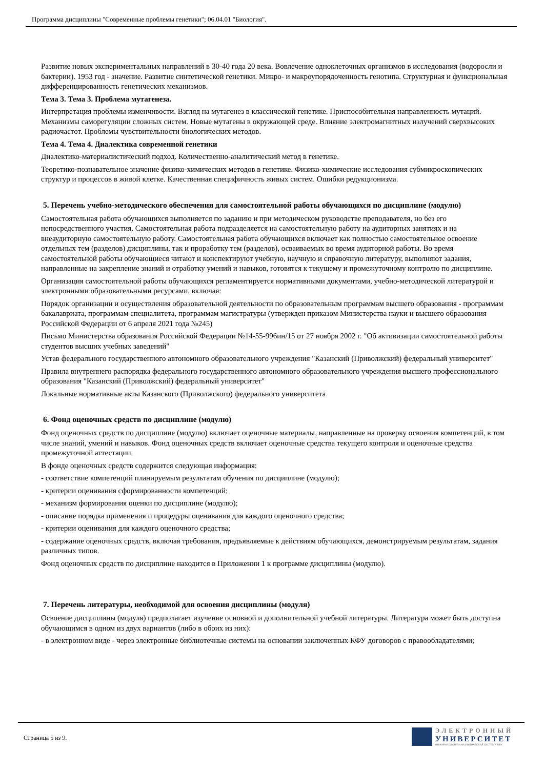Программа дисциплины "Современные проблемы генетики"; 06.04.01 "Биология".
Развитие новых экспериментальных направлений в 30-40 года 20 века. Вовлечение одноклеточных организмов в исследования (водоросли и бактерии). 1953 год - значение. Развитие синтетической генетики. Микро- и макроупорядоченность генотипа. Структурная и функциональная дифференцированность генетических механизмов.
Тема 3. Тема 3. Проблема мутагенеза.
Интерпретация проблемы изменчивости. Взгляд на мутагенез в классической генетике. Приспособительная направленность мутаций. Механизмы саморегуляции сложных систем. Новые мутагены в окружающей среде. Влияние электромагнитных излучений сверхвысоких радиочастот. Проблемы чувствительности биологических методов.
Тема 4. Тема 4. Диалектика современной генетики
Диалектико-материалистический подход. Количественно-аналитический метод в генетике.
Теоретико-познавательное значение физико-химических методов в генетике. Физико-химические исследования субмикроскопических структур и процессов в живой клетке. Качественная специфичность живых систем. Ошибки редукционизма.
5. Перечень учебно-методического обеспечения для самостоятельной работы обучающихся по дисциплине (модулю)
Самостоятельная работа обучающихся выполняется по заданию и при методическом руководстве преподавателя, но без его непосредственного участия. Самостоятельная работа подразделяется на самостоятельную работу на аудиторных занятиях и на внеаудиторную самостоятельную работу. Самостоятельная работа обучающихся включает как полностью самостоятельное освоение отдельных тем (разделов) дисциплины, так и проработку тем (разделов), осваиваемых во время аудиторной работы. Во время самостоятельной работы обучающиеся читают и конспектируют учебную, научную и справочную литературу, выполняют задания, направленные на закрепление знаний и отработку умений и навыков, готовятся к текущему и промежуточному контролю по дисциплине.
Организация самостоятельной работы обучающихся регламентируется нормативными документами, учебно-методической литературой и электронными образовательными ресурсами, включая:
Порядок организации и осуществления образовательной деятельности по образовательным программам высшего образования - программам бакалавриата, программам специалитета, программам магистратуры (утвержден приказом Министерства науки и высшего образования Российской Федерации от 6 апреля 2021 года №245)
Письмо Министерства образования Российской Федерации №14-55-996ин/15 от 27 ноября 2002 г. "Об активизации самостоятельной работы студентов высших учебных заведений"
Устав федерального государственного автономного образовательного учреждения "Казанский (Приволжский) федеральный университет"
Правила внутреннего распорядка федерального государственного автономного образовательного учреждения высшего профессионального образования "Казанский (Приволжский) федеральный университет"
Локальные нормативные акты Казанского (Приволжского) федерального университета
6. Фонд оценочных средств по дисциплине (модулю)
Фонд оценочных средств по дисциплине (модулю) включает оценочные материалы, направленные на проверку освоения компетенций, в том числе знаний, умений и навыков. Фонд оценочных средств включает оценочные средства текущего контроля и оценочные средства промежуточной аттестации.
В фонде оценочных средств содержится следующая информация:
- соответствие компетенций планируемым результатам обучения по дисциплине (модулю);
- критерии оценивания сформированности компетенций;
- механизм формирования оценки по дисциплине (модулю);
- описание порядка применения и процедуры оценивания для каждого оценочного средства;
- критерии оценивания для каждого оценочного средства;
- содержание оценочных средств, включая требования, предъявляемые к действиям обучающихся, демонстрируемым результатам, задания различных типов.
Фонд оценочных средств по дисциплине находится в Приложении 1 к программе дисциплины (модулю).
7. Перечень литературы, необходимой для освоения дисциплины (модуля)
Освоение дисциплины (модуля) предполагает изучение основной и дополнительной учебной литературы. Литература может быть доступна обучающимся в одном из двух вариантов (либо в обоих из них):
- в электронном виде - через электронные библиотечные системы на основании заключенных КФУ договоров с правообладателями;
Страница 5 из 9.
ЭЛЕКТРОННЫЙ
УНИВЕРСИТЕТ
ИНФОРМАЦИОННО-АНАЛИТИЧЕСКАЯ СИСТЕМА КФУ